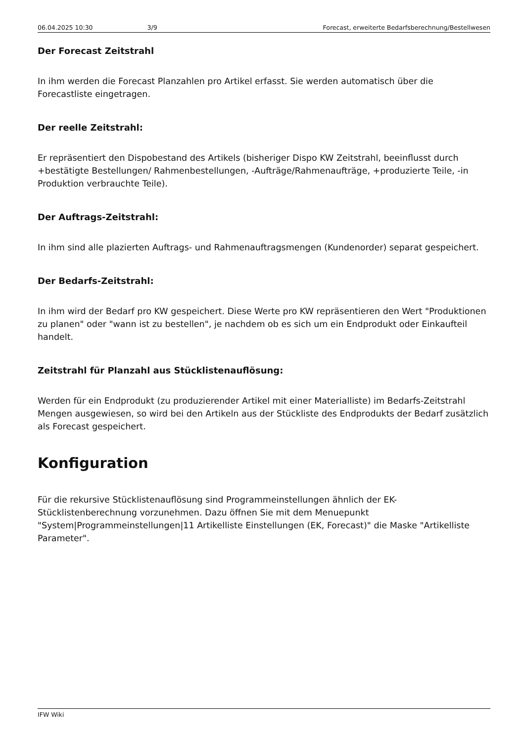06.04.2025 10:30 3/9 Forecast, erweiterte Bedarfsberechnung/Bestellwesen
Der Forecast Zeitstrahl
In ihm werden die Forecast Planzahlen pro Artikel erfasst. Sie werden automatisch über die Forecastliste eingetragen.
Der reelle Zeitstrahl:
Er repräsentiert den Dispobestand des Artikels (bisheriger Dispo KW Zeitstrahl, beeinflusst durch +bestätigte Bestellungen/ Rahmenbestellungen, -Aufträge/Rahmenaufträge, +produzierte Teile, -in Produktion verbrauchte Teile).
Der Auftrags-Zeitstrahl:
In ihm sind alle plazierten Auftrags- und Rahmenauftragsmengen (Kundenorder) separat gespeichert.
Der Bedarfs-Zeitstrahl:
In ihm wird der Bedarf pro KW gespeichert. Diese Werte pro KW repräsentieren den Wert "Produktionen zu planen" oder "wann ist zu bestellen", je nachdem ob es sich um ein Endprodukt oder Einkaufteil handelt.
Zeitstrahl für Planzahl aus Stücklistenauflösung:
Werden für ein Endprodukt (zu produzierender Artikel mit einer Materialliste) im Bedarfs-Zeitstrahl Mengen ausgewiesen, so wird bei den Artikeln aus der Stückliste des Endprodukts der Bedarf zusätzlich als Forecast gespeichert.
Konfiguration
Für die rekursive Stücklistenauflösung sind Programmeinstellungen ähnlich der EK-Stücklistenberechnung vorzunehmen. Dazu öffnen Sie mit dem Menuepunkt "System|Programmeinstellungen|11 Artikelliste Einstellungen (EK, Forecast)" die Maske "Artikelliste Parameter".
IFW Wiki